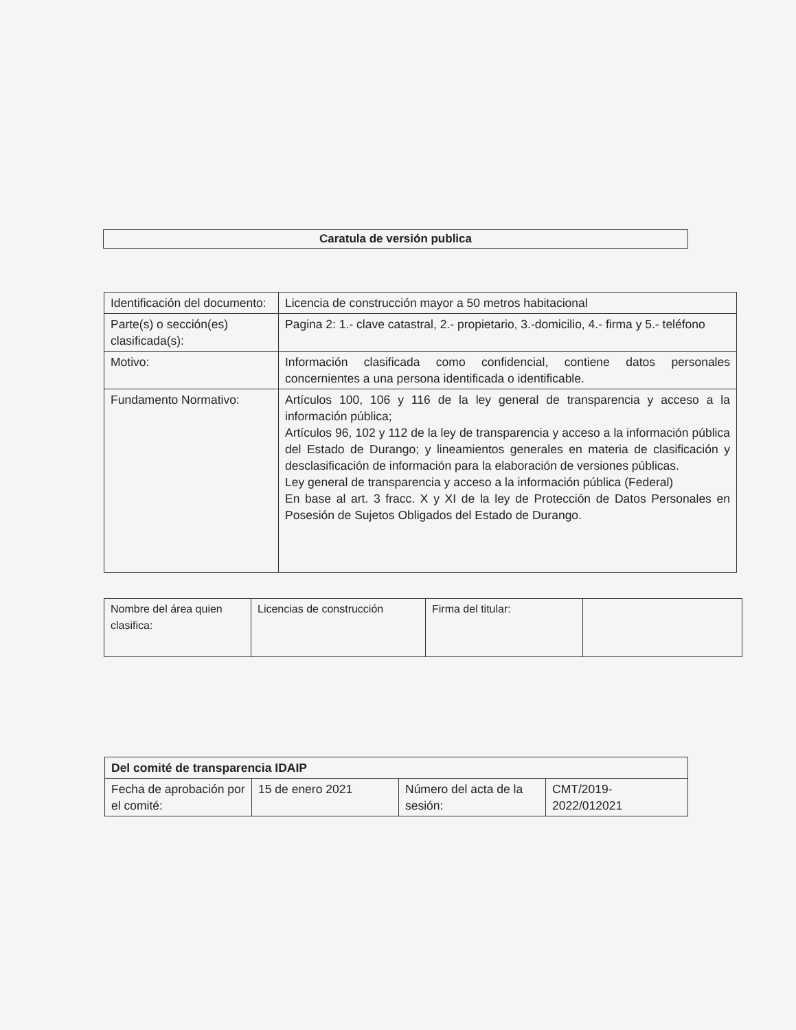Caratula de versión publica
| Identificación del documento: | Licencia de construcción mayor a 50 metros habitacional |
| Parte(s) o sección(es) clasificada(s): | Pagina 2: 1.- clave catastral, 2.- propietario, 3.-domicilio, 4.- firma y 5.- teléfono |
| Motivo: | Información clasificada como confidencial, contiene datos personales concernientes a una persona identificada o identificable. |
| Fundamento Normativo: | Artículos 100, 106 y 116 de la ley general de transparencia y acceso a la información pública; Artículos 96, 102 y 112 de la ley de transparencia y acceso a la información pública del Estado de Durango; y lineamientos generales en materia de clasificación y desclasificación de información para la elaboración de versiones públicas. Ley general de transparencia y acceso a la información pública (Federal) En base al art. 3 fracc. X y XI de la ley de Protección de Datos Personales en Posesión de Sujetos Obligados del Estado de Durango. |
| Nombre del área quien clasifica: | Licencias de construcción | Firma del titular: | |
| Del comité de transparencia IDAIP | | | |
| Fecha de aprobación por el comité: | 15 de enero 2021 | Número del acta de la sesión: | CMT/2019-2022/012021 |